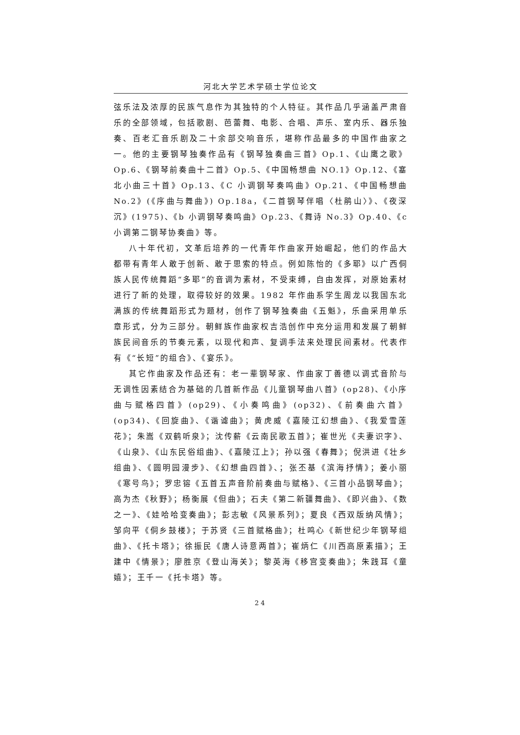河北大学艺术学硕士学位论文
弦乐法及浓厚的民族气息作为其独特的个人特征。其作品几乎涵盖严肃音乐的全部领域，包括歌剧、芭蕾舞、电影、合唱、声乐、室内乐、器乐独奏、百老汇音乐剧及二十余部交响音乐，堪称作品最多的中国作曲家之一。他的主要钢琴独奏作品有《钢琴独奏曲三首》Op.1、《山鹰之歌》Op.6、《钢琴前奏曲十二首》Op.5、《中国畅想曲 NO.1》Op.12、《塞北小曲三十首》Op.13、《C 小调钢琴奏鸣曲》Op.21、《中国畅想曲 No.2》(《序曲与舞曲》) Op.18a，《二首钢琴伴唱〈杜鹃山〉》、《夜深沉》(1975)、《b 小调钢琴奏鸣曲》Op.23、《舞诗 No.3》Op.40、《c 小调第二钢琴协奏曲》等。
八十年代初，文革后培养的一代青年作曲家开始崛起，他们的作品大都带有青年人敢于创新、敢于思索的特点。例如陈怡的《多耶》以广西侗族人民传统舞蹈“多耶”的音调为素材，不受束缚，自由发挥，对原始素材进行了新的处理，取得较好的效果。1982 年作曲系学生周龙以我国东北满族的传统舞蹈形式为题材，创作了钢琴独奏曲《五魁》，乐曲采用单乐章形式，分为三部分。朝鲜族作曲家权吉浩创作中充分运用和发展了朝鲜族民间音乐的节奏元素，以现代和声、复调手法来处理民间素材。代表作有《“长短”的组合》、《宴乐》。
其它作曲家及作品还有：老一辈钢琴家、作曲家丁善德以调式音阶与无调性因素结合为基础的几首新作品《儿童钢琴曲八首》(op28)、《小序曲与赋格四首》(op29)、《小奏鸣曲》(op32)、《前奏曲六首》(op34)、《回旋曲》、《谐谑曲》；黄虎威《嘉陵江幻想曲》、《我爱雪莲花》；朱嵩《双鹤听泉》；沈传薪《云南民歌五首》；崔世光《夫妻识字》、《山泉》、《山东民俗组曲》、《嘉陵江上》；孙以强《春舞》；倪洪进《壮乡组曲》、《圆明园漫步》、《幻想曲四首》、；张丕基《滨海抒情》；姜小丽《寒号鸟》；罗忠镕《五首五声音阶前奏曲与赋格》、《三首小品钢琴曲》；高为杰《秋野》；杨衡展《但曲》；石夫《第二新疆舞曲》、《即兴曲》、《数之一》、《娃哈哈变奏曲》；彭志敏《风景系列》；夏良《西双版纳风情》；邹向平《侗乡鼓楼》；于苏贤《三首赋格曲》；杜鸣心《新世纪少年钢琴组曲》、《托卡塔》；徐振民《唐人诗意两首》；崔炳仁《川西高原素描》；王建中《情景》；廖胜京《登山海关》；黎英海《移宫变奏曲》；朱践耳《童嬉》；王千一《托卡塔》等。
24